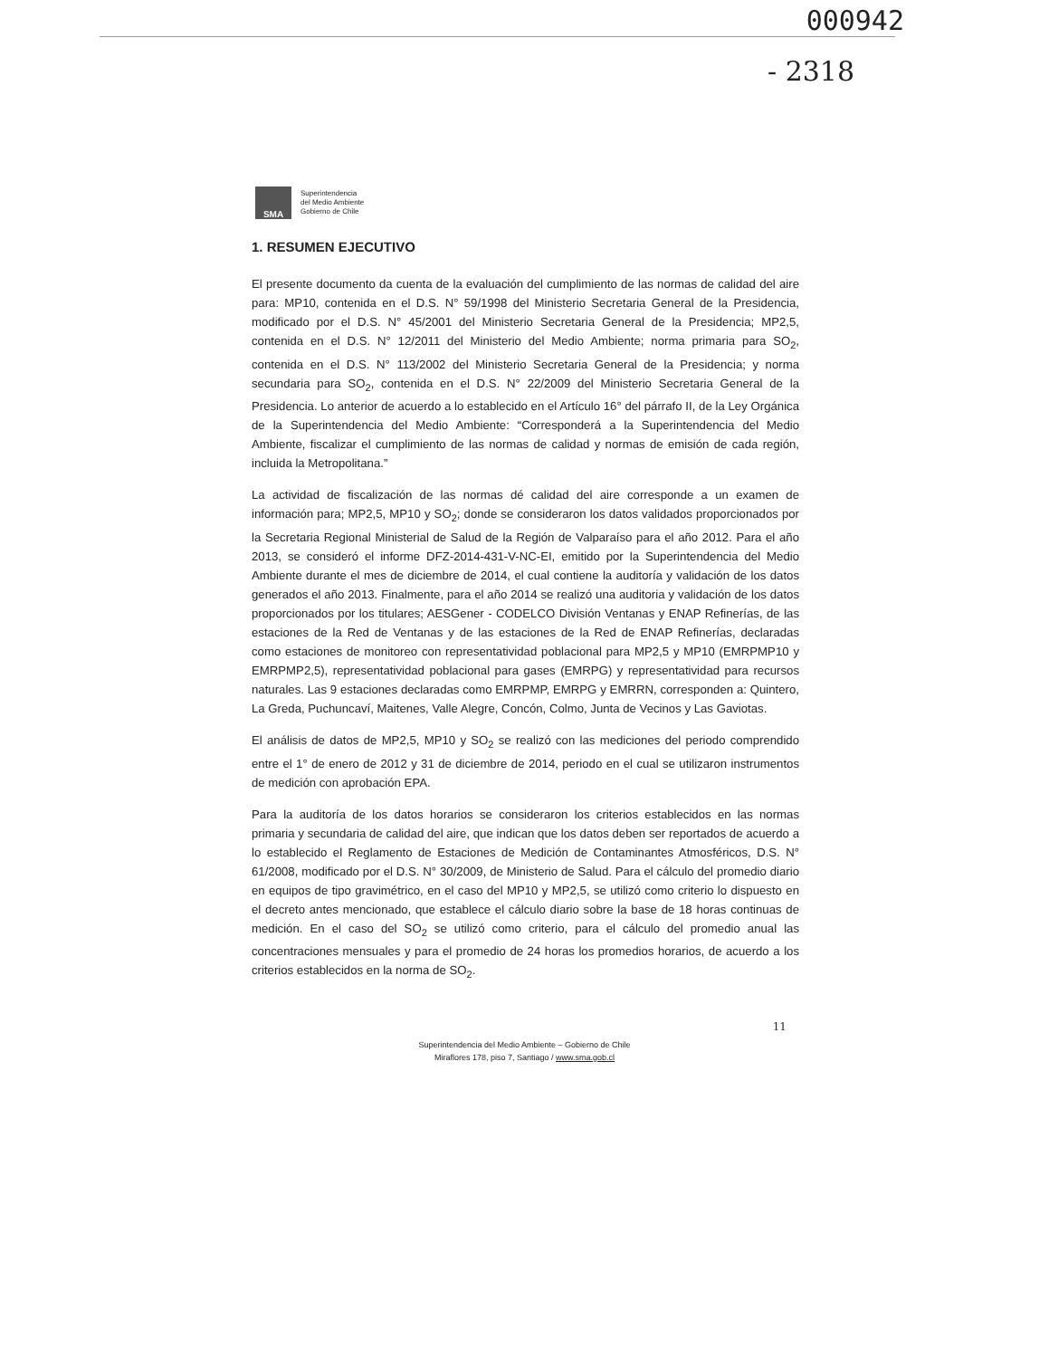000942
- 2318
SMA
Superintendencia
del Medio Ambiente
Gobierno de Chile
1. RESUMEN EJECUTIVO
El presente documento da cuenta de la evaluación del cumplimiento de las normas de calidad del aire para: MP10, contenida en el D.S. N° 59/1998 del Ministerio Secretaria General de la Presidencia, modificado por el D.S. N° 45/2001 del Ministerio Secretaria General de la Presidencia; MP2,5, contenida en el D.S. N° 12/2011 del Ministerio del Medio Ambiente; norma primaria para SO<sub>2</sub>, contenida en el D.S. N° 113/2002 del Ministerio Secretaria General de la Presidencia; y norma secundaria para SO<sub>2</sub>, contenida en el D.S. N° 22/2009 del Ministerio Secretaria General de la Presidencia. Lo anterior de acuerdo a lo establecido en el Artículo 16° del párrafo II, de la Ley Orgánica de la Superintendencia del Medio Ambiente: “Corresponderá a la Superintendencia del Medio Ambiente, fiscalizar el cumplimiento de las normas de calidad y normas de emisión de cada región, incluida la Metropolitana.”
La actividad de fiscalización de las normas dé calidad del aire corresponde a un examen de información para; MP2,5, MP10 y SO<sub>2</sub>; donde se consideraron los datos validados proporcionados por la Secretaria Regional Ministerial de Salud de la Región de Valparaíso para el año 2012. Para el año 2013, se consideró el informe DFZ-2014-431-V-NC-EI, emitido por la Superintendencia del Medio Ambiente durante el mes de diciembre de 2014, el cual contiene la auditoría y validación de los datos generados el año 2013. Finalmente, para el año 2014 se realizó una auditoria y validación de los datos proporcionados por los titulares; AESGener - CODELCO División Ventanas y ENAP Refinerías, de las estaciones de la Red de Ventanas y de las estaciones de la Red de ENAP Refinerías, declaradas como estaciones de monitoreo con representatividad poblacional para MP2,5 y MP10 (EMRPMP10 y EMRPMP2,5), representatividad poblacional para gases (EMRPG) y representatividad para recursos naturales. Las 9 estaciones declaradas como EMRPMP, EMRPG y EMRRN, corresponden a: Quintero, La Greda, Puchuncaví, Maitenes, Valle Alegre, Concón, Colmo, Junta de Vecinos y Las Gaviotas.
El análisis de datos de MP2,5, MP10 y SO<sub>2</sub> se realizó con las mediciones del periodo comprendido entre el 1° de enero de 2012 y 31 de diciembre de 2014, periodo en el cual se utilizaron instrumentos de medición con aprobación EPA.
Para la auditoría de los datos horarios se consideraron los criterios establecidos en las normas primaria y secundaria de calidad del aire, que indican que los datos deben ser reportados de acuerdo a lo establecido el Reglamento de Estaciones de Medición de Contaminantes Atmosféricos, D.S. N° 61/2008, modificado por el D.S. N° 30/2009, de Ministerio de Salud. Para el cálculo del promedio diario en equipos de tipo gravimétrico, en el caso del MP10 y MP2,5, se utilizó como criterio lo dispuesto en el decreto antes mencionado, que establece el cálculo diario sobre la base de 18 horas continuas de medición. En el caso del SO<sub>2</sub> se utilizó como criterio, para el cálculo del promedio anual las concentraciones mensuales y para el promedio de 24 horas los promedios horarios, de acuerdo a los criterios establecidos en la norma de SO<sub>2</sub>.
11
Superintendencia del Medio Ambiente – Gobierno de Chile
Miraflores 178, piso 7, Santiago / www.sma.gob.cl